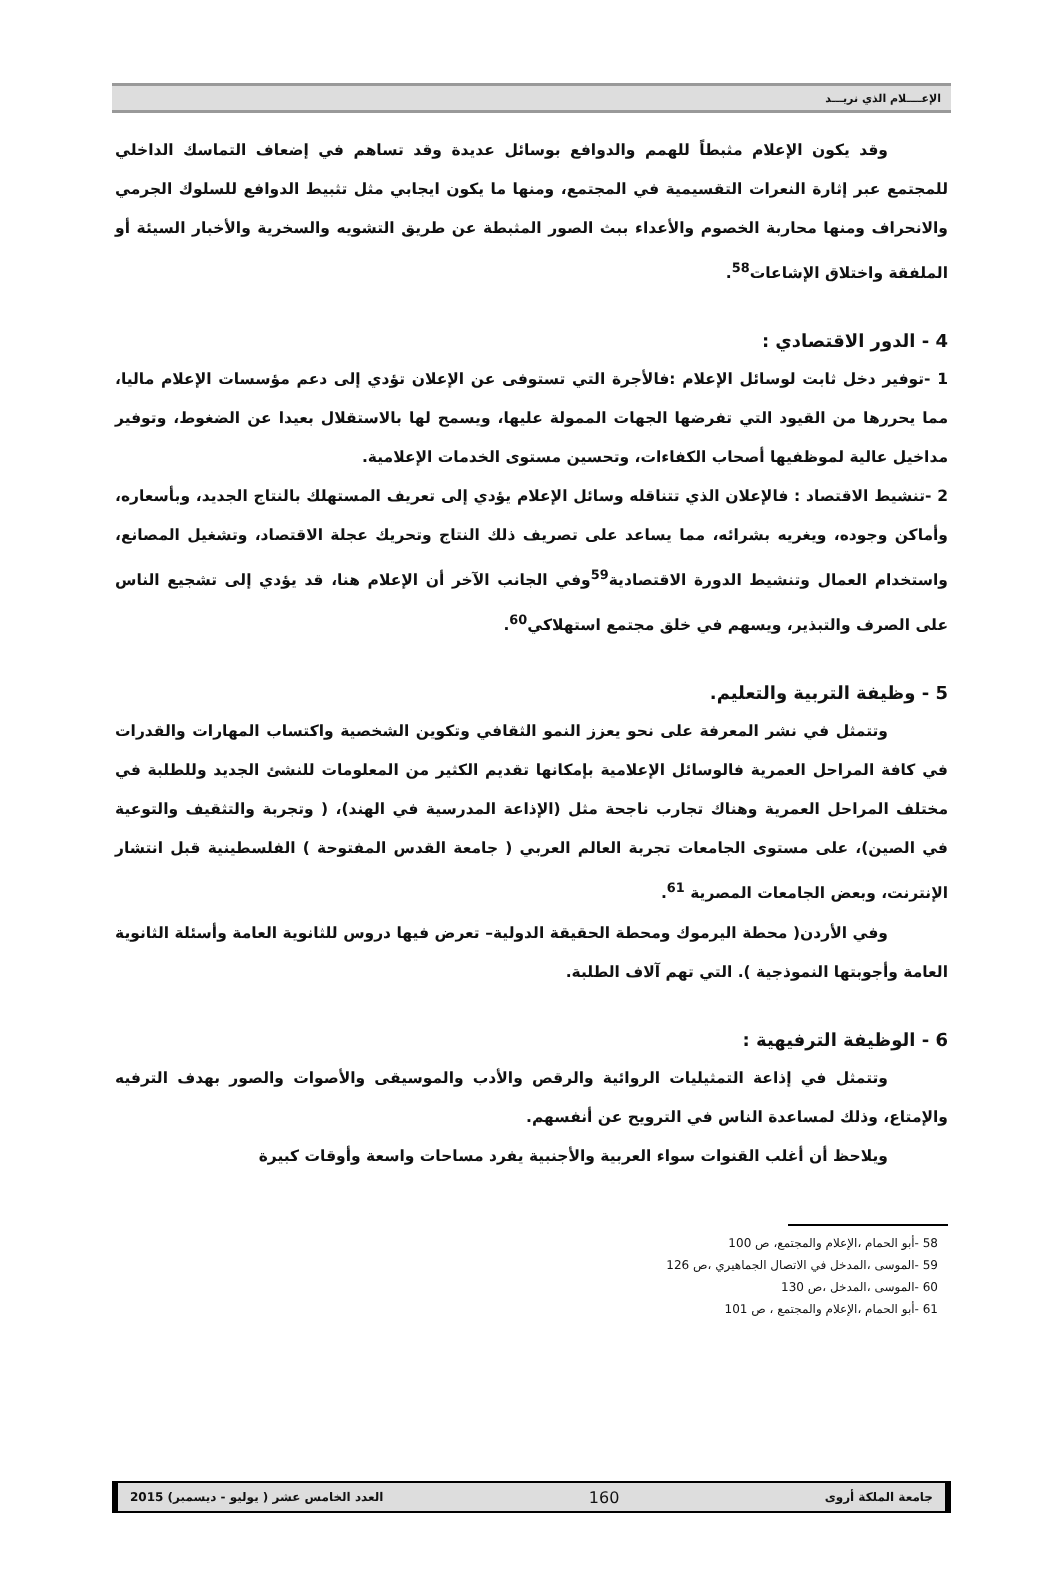الإعــــلام الذي نريـــد
وقد يكون الإعلام مثبطاً للهمم والدوافع بوسائل عديدة وقد تساهم في إضعاف التماسك الداخلي للمجتمع عبر إثارة النعرات التقسيمية في المجتمع، ومنها ما يكون ايجابي مثل تثبيط الدوافع للسلوك الجرمي والانحراف ومنها محاربة الخصوم والأعداء ببث الصور المثبطة عن طريق التشويه والسخرية والأخبار السيئة أو الملفقة واختلاق الإشاعات<sup>58</sup>.
4 - الدور الاقتصادي :
1 -توفير دخل ثابت لوسائل الإعلام :فالأجرة التي تستوفى عن الإعلان تؤدي إلى دعم مؤسسات الإعلام ماليا، مما يحررها من القيود التي تفرضها الجهات الممولة عليها، ويسمح لها بالاستقلال بعيدا عن الضغوط، وتوفير مداخيل عالية لموظفيها أصحاب الكفاءات، وتحسين مستوى الخدمات الإعلامية.
2 -تنشيط الاقتصاد : فالإعلان الذي تتناقله وسائل الإعلام يؤدي إلى تعريف المستهلك بالنتاج الجديد، وبأسعاره، وأماكن وجوده، ويغريه بشرائه، مما يساعد على تصريف ذلك النتاج وتحريك عجلة الاقتصاد، وتشغيل المصانع، واستخدام العمال وتنشيط الدورة الاقتصادية<sup>59</sup>وفي الجانب الآخر أن الإعلام هنا، قد يؤدي إلى تشجيع الناس على الصرف والتبذير، ويسهم في خلق مجتمع استهلاكي<sup>60</sup>.
5 - وظيفة التربية والتعليم.
وتتمثل في نشر المعرفة على نحو يعزز النمو الثقافي وتكوين الشخصية واكتساب المهارات والقدرات في كافة المراحل العمرية فالوسائل الإعلامية بإمكانها تقديم الكثير من المعلومات للنشئ الجديد وللطلبة في مختلف المراحل العمرية وهناك تجارب ناجحة مثل (الإذاعة المدرسية في الهند)، ( وتجربة والتثقيف والتوعية في الصين)، على مستوى الجامعات تجربة العالم العربي ( جامعة القدس المفتوحة ) الفلسطينية قبل انتشار الإنترنت، وبعض الجامعات المصرية <sup>61</sup>.
وفي الأردن( محطة اليرموك ومحطة الحقيقة الدولية– تعرض فيها دروس للثانوية العامة وأسئلة الثانوية العامة وأجوبتها النموذجية ). التي تهم آلاف الطلبة.
6 - الوظيفة الترفيهية :
وتتمثل في إذاعة التمثيليات الروائية والرقص والأدب والموسيقى والأصوات والصور بهدف الترفيه والإمتاع، وذلك لمساعدة الناس في الترويح عن أنفسهم.
ويلاحظ أن أغلب القنوات سواء العربية والأجنبية يفرد مساحات واسعة وأوقات كبيرة
58 -أبو الحمام ،الإعلام والمجتمع، ص 100
59 -الموسى ،المدخل في الاتصال الجماهيري ،ص 126
60 -الموسى ،المدخل ،ص 130
61 -أبو الحمام ،الإعلام والمجتمع ، ص 101
جامعة الملكة أروى 160 العدد الخامس عشر ( يوليو - ديسمبر) 2015